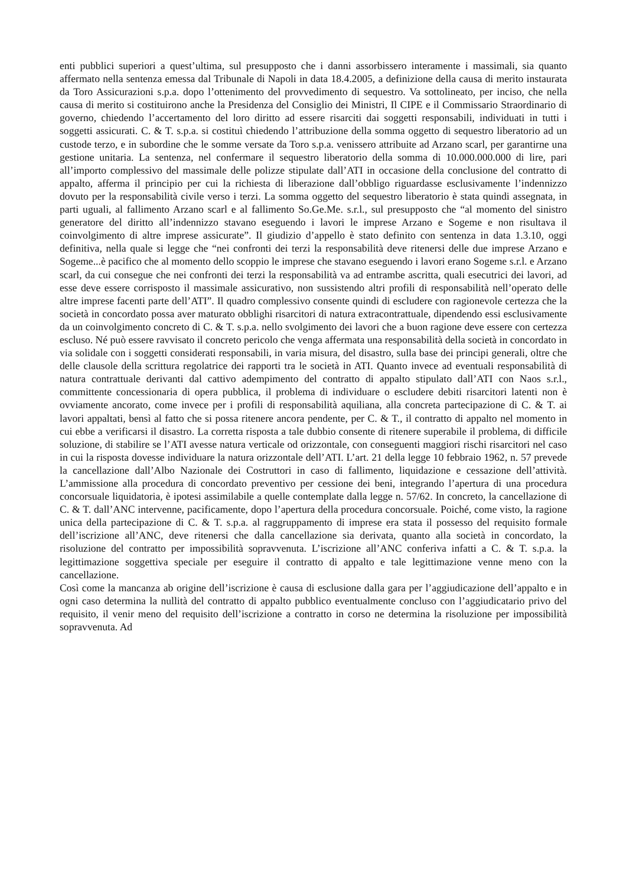enti pubblici superiori a quest’ultima, sul presupposto che i danni assorbissero interamente i massimali, sia quanto affermato nella sentenza emessa dal Tribunale di Napoli in data 18.4.2005, a definizione della causa di merito instaurata da Toro Assicurazioni s.p.a. dopo l’ottenimento del provvedimento di sequestro. Va sottolineato, per inciso, che nella causa di merito si costituirono anche la Presidenza del Consiglio dei Ministri, Il CIPE e il Commissario Straordinario di governo, chiedendo l’accertamento del loro diritto ad essere risarciti dai soggetti responsabili, individuati in tutti i soggetti assicurati. C. & T. s.p.a. si costituì chiedendo l’attribuzione della somma oggetto di sequestro liberatorio ad un custode terzo, e in subordine che le somme versate da Toro s.p.a. venissero attribuite ad Arzano scarl, per garantirne una gestione unitaria. La sentenza, nel confermare il sequestro liberatorio della somma di 10.000.000.000 di lire, pari all’importo complessivo del massimale delle polizze stipulate dall’ATI in occasione della conclusione del contratto di appalto, afferma il principio per cui la richiesta di liberazione dall’obbligo riguardasse esclusivamente l’indennizzo dovuto per la responsabilità civile verso i terzi. La somma oggetto del sequestro liberatorio è stata quindi assegnata, in parti uguali, al fallimento Arzano scarl e al fallimento So.Ge.Me. s.r.l., sul presupposto che “al momento del sinistro generatore del diritto all’indennizzo stavano eseguendo i lavori le imprese Arzano e Sogeme e non risultava il coinvolgimento di altre imprese assicurate”. Il giudizio d’appello è stato definito con sentenza in data 1.3.10, oggi definitiva, nella quale si legge che “nei confronti dei terzi la responsabilità deve ritenersi delle due imprese Arzano e Sogeme...è pacifico che al momento dello scoppio le imprese che stavano eseguendo i lavori erano Sogeme s.r.l. e Arzano scarl, da cui consegue che nei confronti dei terzi la responsabilità va ad entrambe ascritta, quali esecutrici dei lavori, ad esse deve essere corrisposto il massimale assicurativo, non sussistendo altri profili di responsabilità nell’operato delle altre imprese facenti parte dell’ATI”. Il quadro complessivo consente quindi di escludere con ragionevole certezza che la società in concordato possa aver maturato obblighi risarcitori di natura extracontrattuale, dipendendo essi esclusivamente da un coinvolgimento concreto di C. & T. s.p.a. nello svolgimento dei lavori che a buon ragione deve essere con certezza escluso. Né può essere ravvisato il concreto pericolo che venga affermata una responsabilità della società in concordato in via solidale con i soggetti considerati responsabili, in varia misura, del disastro, sulla base dei principi generali, oltre che delle clausole della scrittura regolatrice dei rapporti tra le società in ATI. Quanto invece ad eventuali responsabilità di natura contrattuale derivanti dal cattivo adempimento del contratto di appalto stipulato dall’ATI con Naos s.r.l., committente concessionaria di opera pubblica, il problema di individuare o escludere debiti risarcitori latenti non è ovviamente ancorato, come invece per i profili di responsabilità aquiliana, alla concreta partecipazione di C. & T. ai lavori appaltati, bensì al fatto che si possa ritenere ancora pendente, per C. & T., il contratto di appalto nel momento in cui ebbe a verificarsi il disastro. La corretta risposta a tale dubbio consente di ritenere superabile il problema, di difficile soluzione, di stabilire se l’ATI avesse natura verticale od orizzontale, con conseguenti maggiori rischi risarcitori nel caso in cui la risposta dovesse individuare la natura orizzontale dell’ATI. L’art. 21 della legge 10 febbraio 1962, n. 57 prevede la cancellazione dall’Albo Nazionale dei Costruttori in caso di fallimento, liquidazione e cessazione dell’attività. L’ammissione alla procedura di concordato preventivo per cessione dei beni, integrando l’apertura di una procedura concorsuale liquidatoria, è ipotesi assimilabile a quelle contemplate dalla legge n. 57/62. In concreto, la cancellazione di C. & T. dall’ANC intervenne, pacificamente, dopo l’apertura della procedura concorsuale. Poiché, come visto, la ragione unica della partecipazione di C. & T. s.p.a. al raggruppamento di imprese era stata il possesso del requisito formale dell’iscrizione all’ANC, deve ritenersi che dalla cancellazione sia derivata, quanto alla società in concordato, la risoluzione del contratto per impossibilità sopravvenuta. L’iscrizione all’ANC conferiva infatti a C. & T. s.p.a. la legittimazione soggettiva speciale per eseguire il contratto di appalto e tale legittimazione venne meno con la cancellazione.
Così come la mancanza ab origine dell’iscrizione è causa di esclusione dalla gara per l’aggiudicazione dell’appalto e in ogni caso determina la nullità del contratto di appalto pubblico eventualmente concluso con l’aggiudicatario privo del requisito, il venir meno del requisito dell’iscrizione a contratto in corso ne determina la risoluzione per impossibilità sopravvenuta. Ad